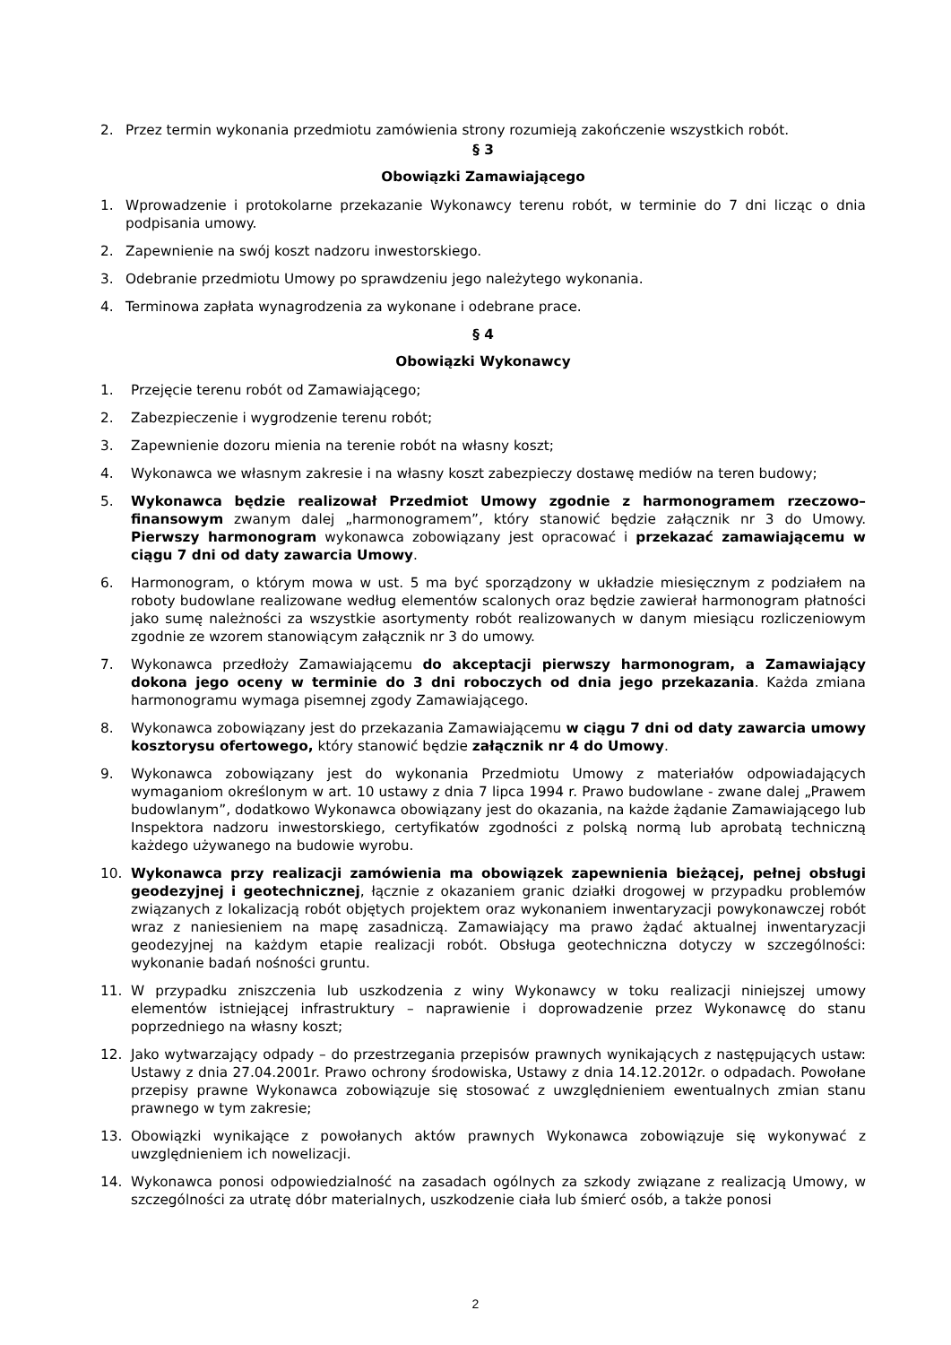2. Przez termin wykonania przedmiotu zamówienia strony rozumieją zakończenie wszystkich robót.
§ 3
Obowiązki Zamawiającego
1. Wprowadzenie i protokolarne przekazanie Wykonawcy terenu robót, w terminie do 7 dni licząc o dnia podpisania umowy.
2. Zapewnienie na swój koszt nadzoru inwestorskiego.
3. Odebranie przedmiotu Umowy po sprawdzeniu jego należytego wykonania.
4. Terminowa zapłata wynagrodzenia za wykonane i odebrane prace.
§ 4
Obowiązki Wykonawcy
1. Przejęcie terenu robót od Zamawiającego;
2. Zabezpieczenie i wygrodzenie terenu robót;
3. Zapewnienie dozoru mienia na terenie robót na własny koszt;
4. Wykonawca we własnym zakresie i na własny koszt zabezpieczy dostawę mediów na teren budowy;
5. Wykonawca będzie realizował Przedmiot Umowy zgodnie z harmonogramem rzeczowo–finansowym zwanym dalej „harmonogramem”, który stanowić będzie załącznik nr 3 do Umowy. Pierwszy harmonogram wykonawca zobowiązany jest opracować i przekazać zamawiającemu w ciągu 7 dni od daty zawarcia Umowy.
6. Harmonogram, o którym mowa w ust. 5 ma być sporządzony w układzie miesięcznym z podziałem na roboty budowlane realizowane według elementów scalonych oraz będzie zawierał harmonogram płatności jako sumę należności za wszystkie asortymenty robót realizowanych w danym miesiącu rozliczeniowym zgodnie ze wzorem stanowiącym załącznik nr 3 do umowy.
7. Wykonawca przedłoży Zamawiającemu do akceptacji pierwszy harmonogram, a Zamawiający dokona jego oceny w terminie do 3 dni roboczych od dnia jego przekazania. Każda zmiana harmonogramu wymaga pisemnej zgody Zamawiającego.
8. Wykonawca zobowiązany jest do przekazania Zamawiającemu w ciągu 7 dni od daty zawarcia umowy kosztorysu ofertowego, który stanowić będzie załącznik nr 4 do Umowy.
9. Wykonawca zobowiązany jest do wykonania Przedmiotu Umowy z materiałów odpowiadających wymaganiom określonym w art. 10 ustawy z dnia 7 lipca 1994 r. Prawo budowlane - zwane dalej „Prawem budowlanym”, dodatkowo Wykonawca obowiązany jest do okazania, na każde żądanie Zamawiającego lub Inspektora nadzoru inwestorskiego, certyfikatów zgodności z polską normą lub aprobatą techniczną każdego używanego na budowie wyrobu.
10. Wykonawca przy realizacji zamówienia ma obowiązek zapewnienia bieżącej, pełnej obsługi geodezyjnej i geotechnicznej, łącznie z okazaniem granic działki drogowej w przypadku problemów związanych z lokalizacją robót objętych projektem oraz wykonaniem inwentaryzacji powykonawczej robót wraz z naniesieniem na mapę zasadniczą. Zamawiający ma prawo żądać aktualnej inwentaryzacji geodezyjnej na każdym etapie realizacji robót. Obsługa geotechniczna dotyczy w szczególności: wykonanie badań nośności gruntu.
11. W przypadku zniszczenia lub uszkodzenia z winy Wykonawcy w toku realizacji niniejszej umowy elementów istniejącej infrastruktury – naprawienie i doprowadzenie przez Wykonawcę do stanu poprzedniego na własny koszt;
12. Jako wytwarzający odpady – do przestrzegania przepisów prawnych wynikających z następujących ustaw: Ustawy z dnia 27.04.2001r. Prawo ochrony środowiska, Ustawy z dnia 14.12.2012r. o odpadach. Powołane przepisy prawne Wykonawca zobowiązuje się stosować z uwzględnieniem ewentualnych zmian stanu prawnego w tym zakresie;
13. Obowiązki wynikające z powołanych aktów prawnych Wykonawca zobowiązuje się wykonywać z uwzględnieniem ich nowelizacji.
14. Wykonawca ponosi odpowiedzialność na zasadach ogólnych za szkody związane z realizacją Umowy, w szczególności za utratę dóbr materialnych, uszkodzenie ciała lub śmierć osób, a także ponosi
2